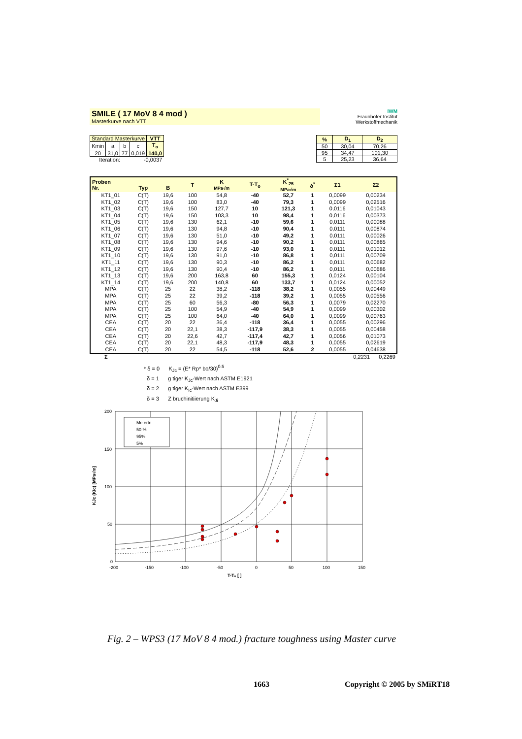SMILE ( 17 MoV 8 4 mod )
Masterkurve nach VTT
IWM
Fraunhofer Institut Werkstoffmechanik
| Standard Masterkurve | | | | VTT |
| Kmin | a | b | c | T<sub>o</sub> |
| 20 | 31,0 | 77 | 0,019 | 140,0 |
| Iteration: | | | -0,0037 | |
| % | D<sub>1</sub> | D<sub>2</sub> |
| --- | --- | --- |
| 50 | 30,04 | 70,26 |
| 95 | 34,47 | 101,30 |
| 5 | 25,23 | 36,64 |
| Proben Nr. | Typ | B | T | K MPa√m | T-T<sub>o</sub> | K<sup>*</sup><sub>25</sub> MPa√m | δ<sup>*</sup> | Σ1 | Σ2 |
| --- | --- | --- | --- | --- | --- | --- | --- | --- | --- |
| KT1_01 | C(T) | 19,6 | 100 | 54,8 | -40 | 52,7 | 1 | 0,0099 | 0,00234 |
| KT1_02 | C(T) | 19,6 | 100 | 83,0 | -40 | 79,3 | 1 | 0,0099 | 0,02516 |
| KT1_03 | C(T) | 19,6 | 150 | 127,7 | 10 | 121,3 | 1 | 0,0116 | 0,01043 |
| KT1_04 | C(T) | 19,6 | 150 | 103,3 | 10 | 98,4 | 1 | 0,0116 | 0,00373 |
| KT1_05 | C(T) | 19,6 | 130 | 62,1 | -10 | 59,6 | 1 | 0,0111 | 0,00088 |
| KT1_06 | C(T) | 19,6 | 130 | 94,8 | -10 | 90,4 | 1 | 0,0111 | 0,00874 |
| KT1_07 | C(T) | 19,6 | 130 | 51,0 | -10 | 49,2 | 1 | 0,0111 | 0,00026 |
| KT1_08 | C(T) | 19,6 | 130 | 94,6 | -10 | 90,2 | 1 | 0,0111 | 0,00865 |
| KT1_09 | C(T) | 19,6 | 130 | 97,6 | -10 | 93,0 | 1 | 0,0111 | 0,01012 |
| KT1_10 | C(T) | 19,6 | 130 | 91,0 | -10 | 86,8 | 1 | 0,0111 | 0,00709 |
| KT1_11 | C(T) | 19,6 | 130 | 90,3 | -10 | 86,2 | 1 | 0,0111 | 0,00682 |
| KT1_12 | C(T) | 19,6 | 130 | 90,4 | -10 | 86,2 | 1 | 0,0111 | 0,00686 |
| KT1_13 | C(T) | 19,6 | 200 | 163,8 | 60 | 155,3 | 1 | 0,0124 | 0,00104 |
| KT1_14 | C(T) | 19,6 | 200 | 140,8 | 60 | 133,7 | 1 | 0,0124 | 0,00052 |
| MPA | C(T) | 25 | 22 | 38,2 | -118 | 38,2 | 1 | 0,0055 | 0,00449 |
| MPA | C(T) | 25 | 22 | 39,2 | -118 | 39,2 | 1 | 0,0055 | 0,00556 |
| MPA | C(T) | 25 | 60 | 56,3 | -80 | 56,3 | 1 | 0,0079 | 0,02270 |
| MPA | C(T) | 25 | 100 | 54,9 | -40 | 54,9 | 1 | 0,0099 | 0,00302 |
| MPA | C(T) | 25 | 100 | 64,0 | -40 | 64,0 | 1 | 0,0099 | 0,00763 |
| CEA | C(T) | 20 | 22 | 36,4 | -118 | 36,4 | 1 | 0,0055 | 0,00296 |
| CEA | C(T) | 20 | 22,1 | 38,3 | -117,9 | 38,3 | 1 | 0,0055 | 0,00458 |
| CEA | C(T) | 20 | 22,6 | 42,7 | -117,4 | 42,7 | 1 | 0,0056 | 0,01073 |
| CEA | C(T) | 20 | 22,1 | 48,3 | -117,9 | 48,3 | 1 | 0,0055 | 0,02619 |
| CEA | C(T) | 20 | 22 | 54,5 | -118 | 52,6 | 2 | 0,0055 | 0,04638 |
Σ 0,2231 0,2269
* δ = 0 K<sub>Jc</sub> = (E* Rp* bo/30)<sup>0.5</sup>
δ = 1 g tiger K<sub>Jc</sub>-Wert nach ASTM E1921
δ = 2 g tiger K<sub>Ic</sub>-Wert nach ASTM E399
δ = 3 Z bruchinitiierung K<sub>Ji</sub>
Me erte
50 %
95%
5%
200
150
100
50
0
-200
-150
-100
-50
0
50
100
150
T-T₀ [ ]
KJc (KIc) [MPa√m]
Fig. 2 – WPS3 (17 MoV 8 4 mod.) fracture toughness using Master curve
1663 Copyright © 2005 by SMiRT18